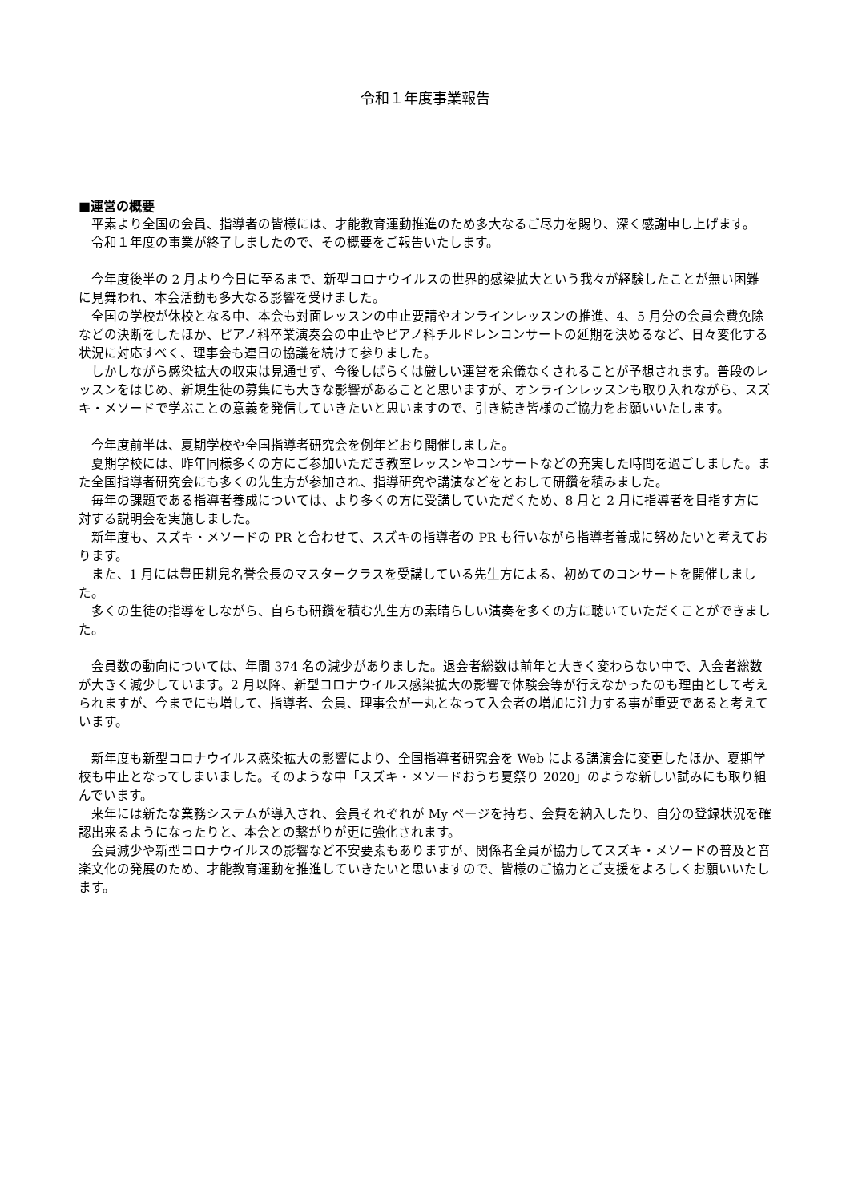令和１年度事業報告
■運営の概要
平素より全国の会員、指導者の皆様には、才能教育運動推進のため多大なるご尽力を賜り、深く感謝申し上げます。
令和１年度の事業が終了しましたので、その概要をご報告いたします。
今年度後半の 2 月より今日に至るまで、新型コロナウイルスの世界的感染拡大という我々が経験したことが無い困難に見舞われ、本会活動も多大なる影響を受けました。
全国の学校が休校となる中、本会も対面レッスンの中止要請やオンラインレッスンの推進、4、5 月分の会員会費免除などの決断をしたほか、ピアノ科卒業演奏会の中止やピアノ科チルドレンコンサートの延期を決めるなど、日々変化する状況に対応すべく、理事会も連日の協議を続けて参りました。
しかしながら感染拡大の収束は見通せず、今後しばらくは厳しい運営を余儀なくされることが予想されます。普段のレッスンをはじめ、新規生徒の募集にも大きな影響があることと思いますが、オンラインレッスンも取り入れながら、スズキ・メソードで学ぶことの意義を発信していきたいと思いますので、引き続き皆様のご協力をお願いいたします。
今年度前半は、夏期学校や全国指導者研究会を例年どおり開催しました。
夏期学校には、昨年同様多くの方にご参加いただき教室レッスンやコンサートなどの充実した時間を過ごしました。また全国指導者研究会にも多くの先生方が参加され、指導研究や講演などをとおして研鑽を積みました。
毎年の課題である指導者養成については、より多くの方に受講していただくため、8 月と 2 月に指導者を目指す方に対する説明会を実施しました。
新年度も、スズキ・メソードの PR と合わせて、スズキの指導者の PR も行いながら指導者養成に努めたいと考えております。
また、1 月には豊田耕兒名誉会長のマスタークラスを受講している先生方による、初めてのコンサートを開催しました。
多くの生徒の指導をしながら、自らも研鑽を積む先生方の素晴らしい演奏を多くの方に聴いていただくことができました。
会員数の動向については、年間 374 名の減少がありました。退会者総数は前年と大きく変わらない中で、入会者総数が大きく減少しています。2 月以降、新型コロナウイルス感染拡大の影響で体験会等が行えなかったのも理由として考えられますが、今までにも増して、指導者、会員、理事会が一丸となって入会者の増加に注力する事が重要であると考えています。
新年度も新型コロナウイルス感染拡大の影響により、全国指導者研究会を Web による講演会に変更したほか、夏期学校も中止となってしまいました。そのような中「スズキ・メソードおうち夏祭り 2020」のような新しい試みにも取り組んでいます。
来年には新たな業務システムが導入され、会員それぞれが My ページを持ち、会費を納入したり、自分の登録状況を確認出来るようになったりと、本会との繋がりが更に強化されます。
会員減少や新型コロナウイルスの影響など不安要素もありますが、関係者全員が協力してスズキ・メソードの普及と音楽文化の発展のため、才能教育運動を推進していきたいと思いますので、皆様のご協力とご支援をよろしくお願いいたします。